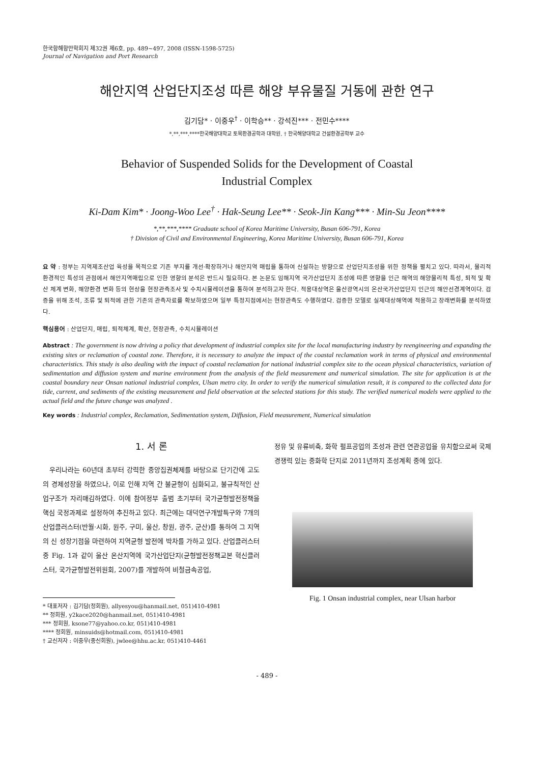한국항해항만학회지 제32권 제6호, pp. 489~497, 2008 (ISSN-1598-5725)
Journal of Navigation and Port Research
해안지역 산업단지조성 따른 해양 부유물질 거동에 관한 연구
김기담* · 이중우<sup>†</sup> · 이학승** · 강석진*** · 전민수****
*,**,***,****한국해양대학교 토목환경공학과 대학원, † 한국해양대학교 건설환경공학부 교수
Behavior of Suspended Solids for the Development of Coastal
Industrial Complex
Ki-Dam Kim* · Joong-Woo Lee<sup>†</sup> · Hak-Seung Lee** · Seok-Jin Kang*** · Min-Su Jeon****
*,**,***,**** Graduate school of Korea Maritime University, Busan 606-791, Korea
† Division of Civil and Environmental Engineering, Korea Maritime University, Busan 606-791, Korea
요 약 : 정부는 지역제조산업 육성을 목적으로 기존 부지를 개선·확장하거나 해안지역 매립을 통하여 신설하는 방향으로 산업단지조성을 위한 정책을 펼치고 있다. 따라서, 물리적 환경적인 특성의 관점에서 해안지역매립으로 인한 영향의 분석은 반드시 필요하다. 본 논문도 임해지역 국가산업단지 조성에 따른 영향을 인근 해역의 해양물리적 특성, 퇴적 및 확산 체계 변화, 해양환경 변화 등의 현상을 현장관측조사 및 수치시뮬레이션을 통하여 분석하고자 한다. 적용대상역은 울산광역시의 온산국가산업단지 인근의 해안선경계역이다. 검증을 위해 조석, 조류 및 퇴적에 관한 기존의 관측자료를 확보하였으며 일부 특정지점에서는 현장관측도 수행하였다. 검증한 모델로 실제대상해역에 적용하고 장래변화를 분석하였다.
핵심용어 : 산업단지, 매립, 퇴적체계, 확산, 현장관측, 수치시뮬레이션
Abstract : The government is now driving a policy that development of industrial complex site for the local manufacturing industry by reengineering and expanding the existing sites or reclamation of coastal zone. Therefore, it is necessary to analyze the impact of the coastal reclamation work in terms of physical and environmental characteristics. This study is also dealing with the impact of coastal reclamation for national industrial complex site to the ocean physical characteristics, variation of sedimentation and diffusion system and marine environment from the analysis of the field measurement and numerical simulation. The site for application is at the coastal boundary near Onsan national industrial complex, Ulsan metro city. In order to verify the numerical simulation result, it is compared to the collected data for tide, current, and sediments of the existing measurement and field observation at the selected stations for this study. The verified numerical models were applied to the actual field and the future change was analyzed .
Key words : Industrial complex, Reclamation, Sedimentation system, Diffusion, Field measurement, Numerical simulation
1. 서 론
우리나라는 60년대 초부터 강력한 중앙집권체제를 바탕으로 단기간에 고도의 경제성장을 하였으나, 이로 인해 지역 간 불균형이 심화되고, 불규칙적인 산업구조가 자리매김하였다. 이에 참여정부 출범 초기부터 국가균형발전정책을 핵심 국정과제로 설정하여 추진하고 있다. 최근에는 대덕연구개발특구와 7개의 산업클러스터(반월·시화, 원주, 구미, 울산, 창원, 광주, 군산)를 통하여 그 지역의 신 성장기점을 마련하여 지역균형 발전에 박차를 가하고 있다. 산업클러스터 중 Fig. 1과 같이 울산 온산지역에 국가산업단지(균형발전정책교본 혁신클러스터, 국가균형발전위원회, 2007)를 개발하여 비철금속공업,
* 대표저자 : 김기담(정회원), allyesyou@hanmail.net, 051)410-4981
** 정회원, y2kace2020@hanmail.net, 051)410-4981
*** 정회원, ksone77@yahoo.co.kr, 051)410-4981
**** 정회원, minsuids@hotmail.com, 051)410-4981
† 교신저자 : 이중우(종신회원), jwlee@hhu.ac.kr, 051)410-4461
정유 및 유류비축, 화학 펄프공업의 조성과 관련 연관공업을 유치함으로써 국제 경쟁력 있는 중화학 단지로 2011년까지 조성계획 중에 있다.
Fig. 1 Onsan industrial complex, near Ulsan harbor
- 489 -